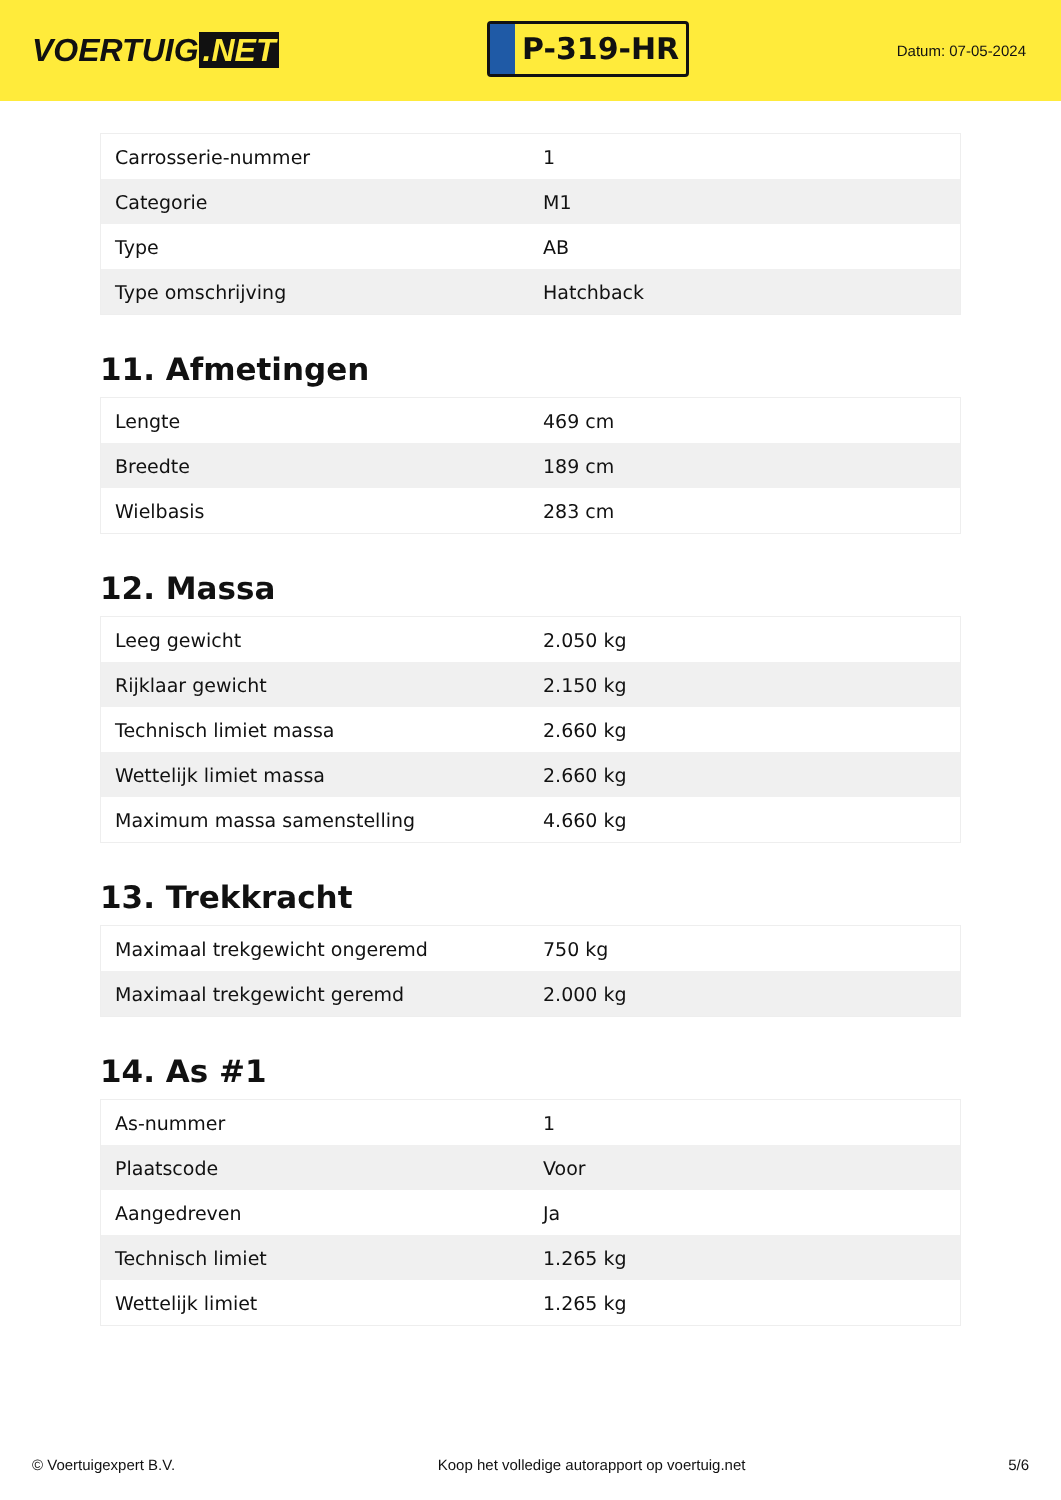VOERTUIG.NET
P-319-HR
Datum: 07-05-2024
| Carrosserie-nummer | 1 |
| Categorie | M1 |
| Type | AB |
| Type omschrijving | Hatchback |
11. Afmetingen
| Lengte | 469 cm |
| Breedte | 189 cm |
| Wielbasis | 283 cm |
12. Massa
| Leeg gewicht | 2.050 kg |
| Rijklaar gewicht | 2.150 kg |
| Technisch limiet massa | 2.660 kg |
| Wettelijk limiet massa | 2.660 kg |
| Maximum massa samenstelling | 4.660 kg |
13. Trekkracht
| Maximaal trekgewicht ongeremd | 750 kg |
| Maximaal trekgewicht geremd | 2.000 kg |
14. As #1
| As-nummer | 1 |
| Plaatscode | Voor |
| Aangedreven | Ja |
| Technisch limiet | 1.265 kg |
| Wettelijk limiet | 1.265 kg |
© Voertuigexpert B.V. Koop het volledige autorapport op voertuig.net 5/6